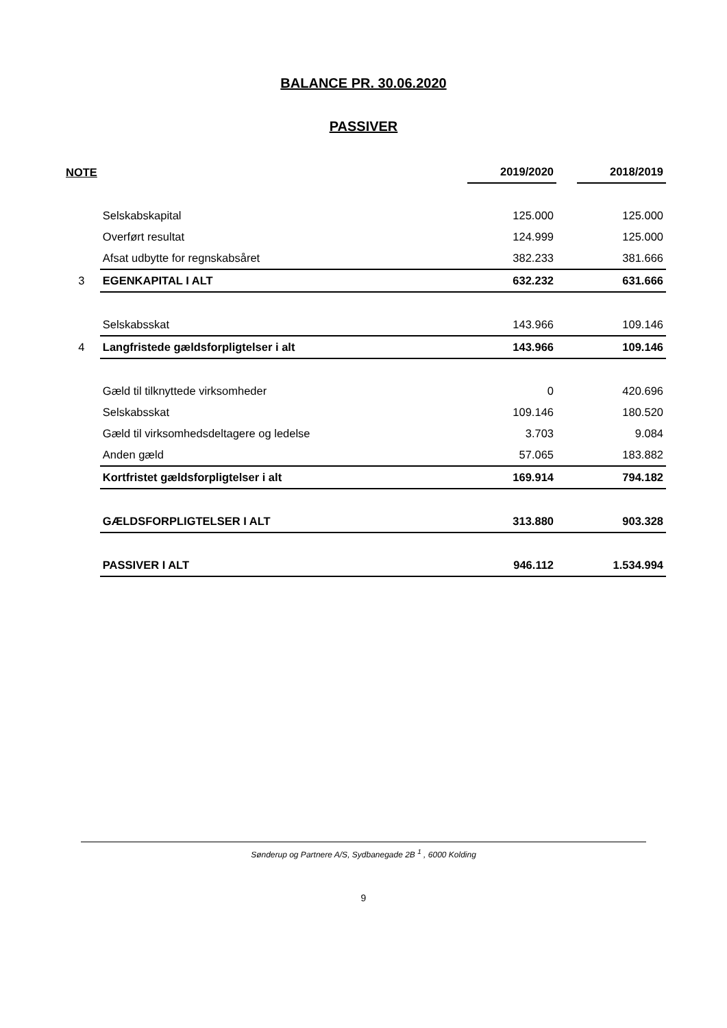BALANCE PR. 30.06.2020
PASSIVER
| NOTE | | 2019/2020 | | 2018/2019 |
| --- | --- | --- | --- | --- |
| | Selskabskapital | 125.000 | | 125.000 |
| | Overført resultat | 124.999 | | 125.000 |
| | Afsat udbytte for regnskabsåret | 382.233 | | 381.666 |
| 3 | EGENKAPITAL I ALT | 632.232 | | 631.666 |
| | Selskabsskat | 143.966 | | 109.146 |
| 4 | Langfristede gældsforpligtelser i alt | 143.966 | | 109.146 |
| | Gæld til tilknyttede virksomheder | 0 | | 420.696 |
| | Selskabsskat | 109.146 | | 180.520 |
| | Gæld til virksomhedsdeltagere og ledelse | 3.703 | | 9.084 |
| | Anden gæld | 57.065 | | 183.882 |
| | Kortfristet gældsforpligtelser i alt | 169.914 | | 794.182 |
| | GÆLDSFORPLIGTELSER I ALT | 313.880 | | 903.328 |
| | PASSIVER I ALT | 946.112 | | 1.534.994 |
Sønderup og Partnere A/S, Sydbanegade 2B <sup>1</sup> , 6000 Kolding
9